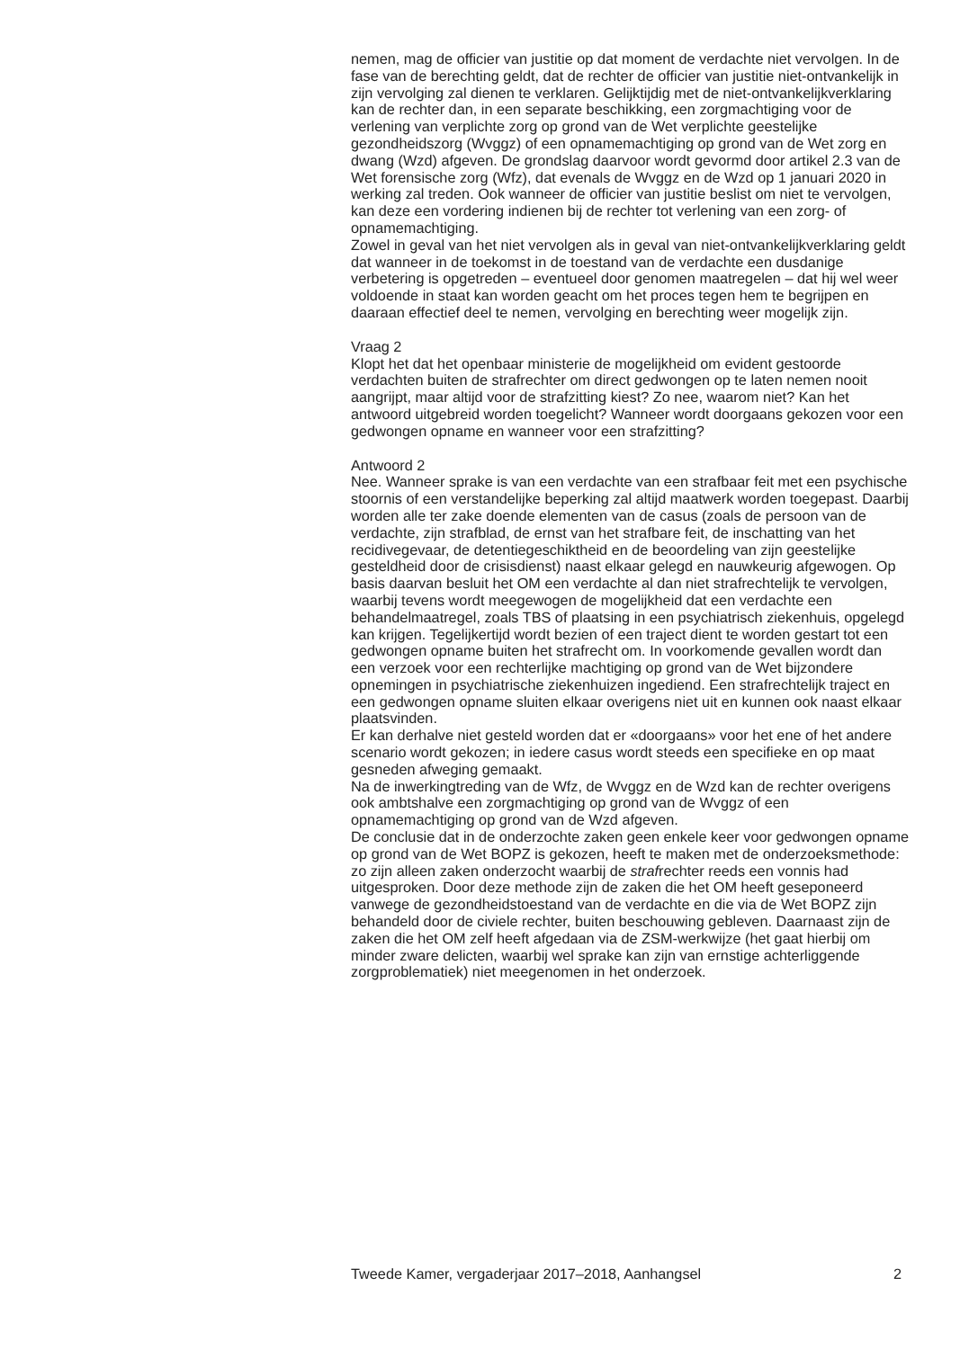nemen, mag de officier van justitie op dat moment de verdachte niet vervolgen. In de fase van de berechting geldt, dat de rechter de officier van justitie niet-ontvankelijk in zijn vervolging zal dienen te verklaren. Gelijktijdig met de niet-ontvankelijkverklaring kan de rechter dan, in een separate beschikking, een zorgmachtiging voor de verlening van verplichte zorg op grond van de Wet verplichte geestelijke gezondheidszorg (Wvggz) of een opnamemachtiging op grond van de Wet zorg en dwang (Wzd) afgeven. De grondslag daarvoor wordt gevormd door artikel 2.3 van de Wet forensische zorg (Wfz), dat evenals de Wvggz en de Wzd op 1 januari 2020 in werking zal treden. Ook wanneer de officier van justitie beslist om niet te vervolgen, kan deze een vordering indienen bij de rechter tot verlening van een zorg- of opnamemachtiging.
Zowel in geval van het niet vervolgen als in geval van niet-ontvankelijkverklaring geldt dat wanneer in de toekomst in de toestand van de verdachte een dusdanige verbetering is opgetreden – eventueel door genomen maatregelen – dat hij wel weer voldoende in staat kan worden geacht om het proces tegen hem te begrijpen en daaraan effectief deel te nemen, vervolging en berechting weer mogelijk zijn.
Vraag 2
Klopt het dat het openbaar ministerie de mogelijkheid om evident gestoorde verdachten buiten de strafrechter om direct gedwongen op te laten nemen nooit aangrijpt, maar altijd voor de strafzitting kiest? Zo nee, waarom niet? Kan het antwoord uitgebreid worden toegelicht? Wanneer wordt doorgaans gekozen voor een gedwongen opname en wanneer voor een strafzitting?
Antwoord 2
Nee. Wanneer sprake is van een verdachte van een strafbaar feit met een psychische stoornis of een verstandelijke beperking zal altijd maatwerk worden toegepast. Daarbij worden alle ter zake doende elementen van de casus (zoals de persoon van de verdachte, zijn strafblad, de ernst van het strafbare feit, de inschatting van het recidivegevaar, de detentiegeschiktheid en de beoordeling van zijn geestelijke gesteldheid door de crisisdienst) naast elkaar gelegd en nauwkeurig afgewogen. Op basis daarvan besluit het OM een verdachte al dan niet strafrechtelijk te vervolgen, waarbij tevens wordt meegewogen de mogelijkheid dat een verdachte een behandelmaatregel, zoals TBS of plaatsing in een psychiatrisch ziekenhuis, opgelegd kan krijgen. Tegelijkertijd wordt bezien of een traject dient te worden gestart tot een gedwongen opname buiten het strafrecht om. In voorkomende gevallen wordt dan een verzoek voor een rechterlijke machtiging op grond van de Wet bijzondere opnemingen in psychiatrische ziekenhuizen ingediend. Een strafrechtelijk traject en een gedwongen opname sluiten elkaar overigens niet uit en kunnen ook naast elkaar plaatsvinden.
Er kan derhalve niet gesteld worden dat er «doorgaans» voor het ene of het andere scenario wordt gekozen; in iedere casus wordt steeds een specifieke en op maat gesneden afweging gemaakt.
Na de inwerkingtreding van de Wfz, de Wvggz en de Wzd kan de rechter overigens ook ambtshalve een zorgmachtiging op grond van de Wvggz of een opnamemachtiging op grond van de Wzd afgeven.
De conclusie dat in de onderzochte zaken geen enkele keer voor gedwongen opname op grond van de Wet BOPZ is gekozen, heeft te maken met de onderzoeksmethode: zo zijn alleen zaken onderzocht waarbij de strafrechter reeds een vonnis had uitgesproken. Door deze methode zijn de zaken die het OM heeft geseponeerd vanwege de gezondheidstoestand van de verdachte en die via de Wet BOPZ zijn behandeld door de civiele rechter, buiten beschouwing gebleven. Daarnaast zijn de zaken die het OM zelf heeft afgedaan via de ZSM-werkwijze (het gaat hierbij om minder zware delicten, waarbij wel sprake kan zijn van ernstige achterliggende zorgproblematiek) niet meegenomen in het onderzoek.
Tweede Kamer, vergaderjaar 2017–2018, Aanhangsel 2